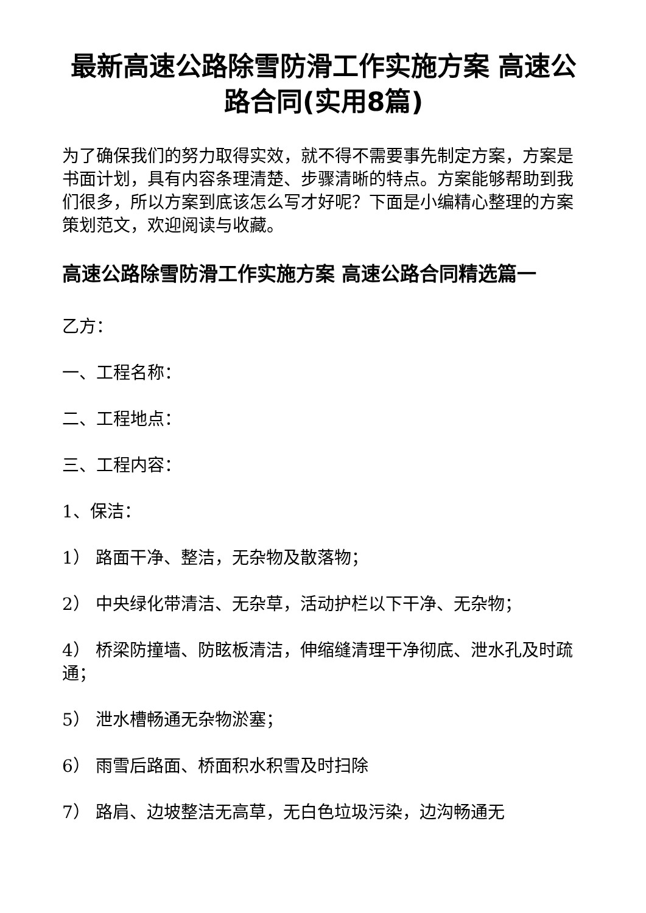最新高速公路除雪防滑工作实施方案 高速公路合同(实用8篇)
为了确保我们的努力取得实效，就不得不需要事先制定方案，方案是书面计划，具有内容条理清楚、步骤清晰的特点。方案能够帮助到我们很多，所以方案到底该怎么写才好呢？下面是小编精心整理的方案策划范文，欢迎阅读与收藏。
高速公路除雪防滑工作实施方案 高速公路合同精选篇一
乙方：
一、工程名称：
二、工程地点：
三、工程内容：
1、保洁：
1） 路面干净、整洁，无杂物及散落物；
2） 中央绿化带清洁、无杂草，活动护栏以下干净、无杂物；
4） 桥梁防撞墙、防眩板清洁，伸缩缝清理干净彻底、泄水孔及时疏通；
5） 泄水槽畅通无杂物淤塞；
6） 雨雪后路面、桥面积水积雪及时扫除
7） 路肩、边坡整洁无高草，无白色垃圾污染，边沟畅通无